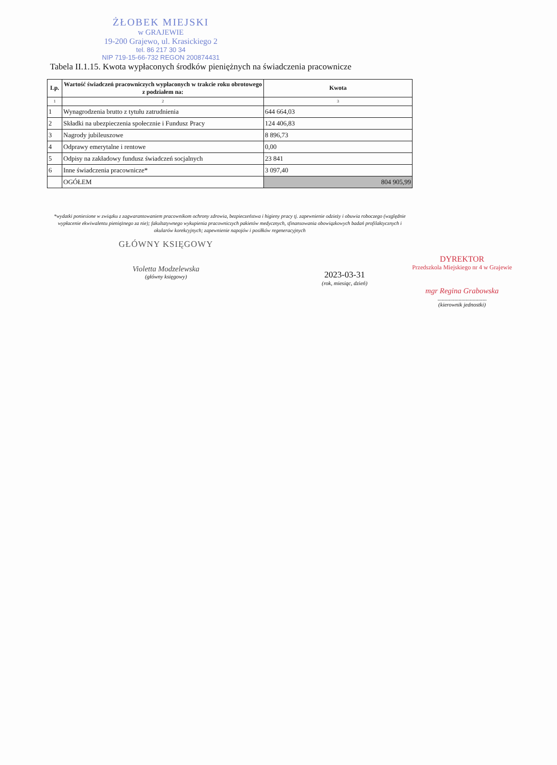ŻŁOBEK MIEJSKI
w GRAJEWIE
19-200 Grajewo, ul. Krasickiego 2
tel. 86 217 30 34
NIP 719-15-66-732 REGON 200874431
Tabela II.1.15. Kwota wypłaconych środków pieniężnych na świadczenia pracownicze
| Lp. | Wartość świadczeń pracowniczych wypłaconych w trakcie roku obrotowego z podziałem na: | Kwota |
| --- | --- | --- |
| 1 | 2 | 3 |
| 1 | Wynagrodzenia brutto z tytułu zatrudnienia | 644 664,03 |
| 2 | Składki na ubezpieczenia społecznie i Fundusz Pracy | 124 406,83 |
| 3 | Nagrody jubileuszowe | 8 896,73 |
| 4 | Odprawy emerytalne i rentowe | 0,00 |
| 5 | Odpisy na zakładowy fundusz świadczeń socjalnych | 23 841 |
| 6 | Inne świadczenia pracownicze* | 3 097,40 |
| | OGÓŁEM | 804 905,99 |
*wydatki poniesione w związku z zagwarantowaniem pracownikom ochrony zdrowia, bezpieczeństwa i higieny pracy tj. zapewnienie odzieży i obuwia roboczego (względnie wypłacenie ekwiwalentu pieniężnego za nie); fakultatywnego wykupienia pracowniczych pakietów medycznych, sfinansowania obowiązkowych badań profilaktycznych i okularów korekcyjnych; zapewnienie napojów i posiłków regeneracyjnych
GŁÓWNY KSIĘGOWY
Violetta Modzelewska
(główny księgowy)
2023-03-31
(rok, miesiąc, dzień)
DYREKTOR
Przedszkola Miejskiego nr 4 w Grajewie
mgr Regina Grabowska
...................................
(kierownik jednostki)